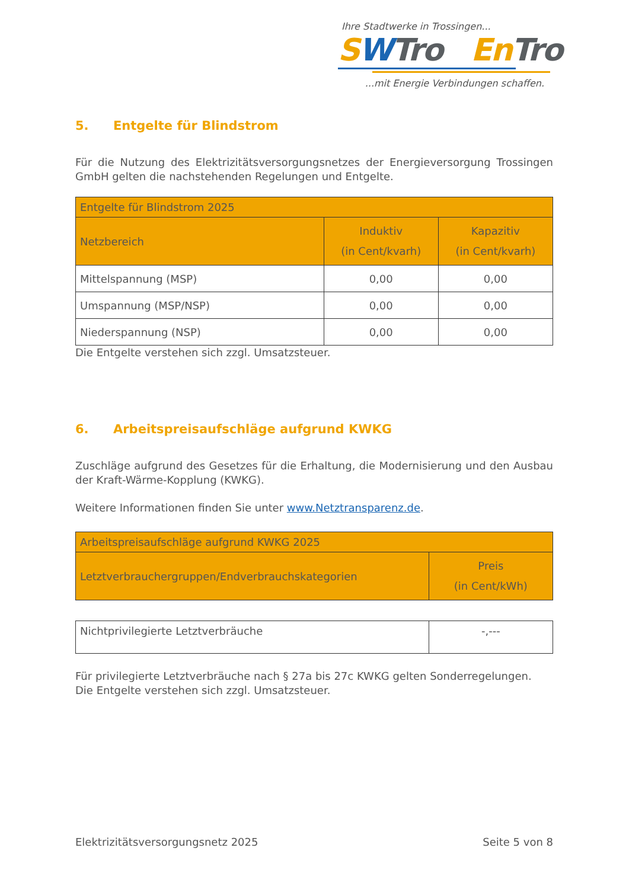Ihre Stadtwerke in Trossingen...
SWTro En Tro
...mit Energie Verbindungen schaffen.
5. Entgelte für Blindstrom
Für die Nutzung des Elektrizitätsversorgungsnetzes der Energieversorgung Trossingen GmbH gelten die nachstehenden Regelungen und Entgelte.
| Entgelte für Blindstrom 2025 | | |
| Netzbereich | Induktiv (in Cent/kvarh) | Kapazitiv (in Cent/kvarh) |
| Mittelspannung (MSP) | 0,00 | 0,00 |
| Umspannung (MSP/NSP) | 0,00 | 0,00 |
| Niederspannung (NSP) | 0,00 | 0,00 |
Die Entgelte verstehen sich zzgl. Umsatzsteuer.
6. Arbeitspreisaufschläge aufgrund KWKG
Zuschläge aufgrund des Gesetzes für die Erhaltung, die Modernisierung und den Ausbau der Kraft-Wärme-Kopplung (KWKG).
Weitere Informationen finden Sie unter www.Netztransparenz.de.
| Arbeitspreisaufschläge aufgrund KWKG 2025 | |
| Letztverbrauchergruppen/Endverbrauchskategorien | Preis (in Cent/kWh) |
| Nichtprivilegierte Letztverbräuche | -,--- |
Für privilegierte Letztverbräuche nach § 27a bis 27c KWKG gelten Sonderregelungen.
Die Entgelte verstehen sich zzgl. Umsatzsteuer.
Elektrizitätsversorgungsnetz 2025 Seite 5 von 8